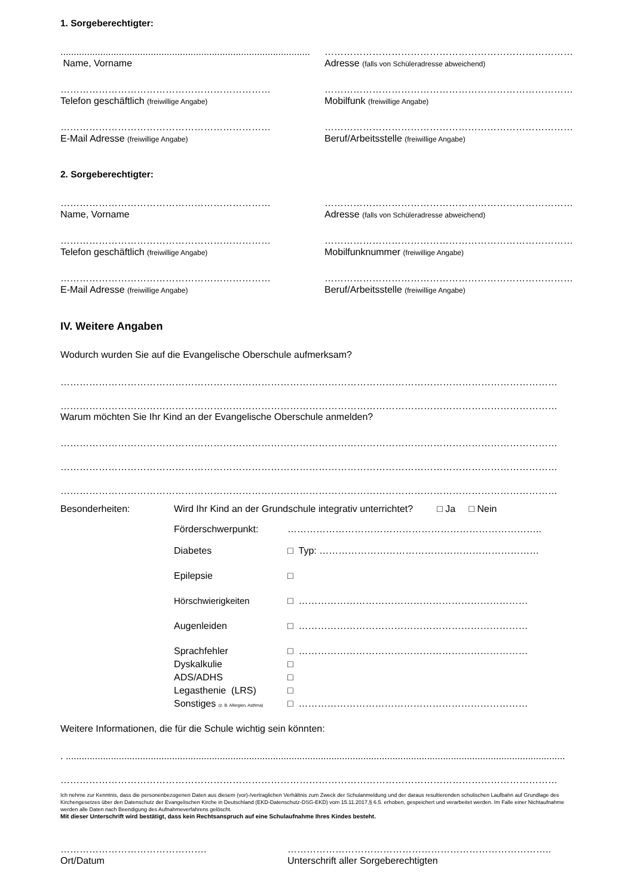1. Sorgeberechtigter:
..............................................................................................
Name, Vorname
……………………………………………………………………
Adresse (falls von Schüleradresse abweichend)
…………………………………………………………
Telefon geschäftlich (freiwillige Angabe)
……………………………………………………………………
Mobilfunk (freiwillige Angabe)
…………………………………………………………
E-Mail Adresse (freiwillige Angabe)
……………………………………………………………………
Beruf/Arbeitsstelle (freiwillige Angabe)
2. Sorgeberechtigter:
…………………………………………………………
Name, Vorname
……………………………………………………………………
Adresse (falls von Schüleradresse abweichend)
…………………………………………………………
Telefon geschäftlich (freiwillige Angabe)
……………………………………………………………………
Mobilfunknummer (freiwillige Angabe)
…………………………………………………………
E-Mail Adresse (freiwillige Angabe)
……………………………………………………………………
Beruf/Arbeitsstelle (freiwillige Angabe)
IV. Weitere Angaben
Wodurch wurden Sie auf die Evangelische Oberschule aufmerksam?
…………………………………………………………………………………………………………………………………………
…………………………………………………………………………………………………………………………………………
Warum möchten Sie Ihr Kind an der Evangelische Oberschule anmelden?
…………………………………………………………………………………………………………………………………………
…………………………………………………………………………………………………………………………………………
…………………………………………………………………………………………………………………………………………
Besonderheiten: Wird Ihr Kind an der Grundschule integrativ unterrichtet? □ Ja □ Nein
Förderschwerpunkt: ……………………………………………………………………..
Diabetes □ Typ: ……………………………………………………………
Epilepsie □
Hörschwierigkeiten □ ………………………………………………………………
Augenleiden □ ………………………………………………………………
Sprachfehler □ ………………………………………………………………
Dyskalkulie □
ADS/ADHS □
Legasthenie (LRS) □
Sonstiges (z. B. Allergien, Asthma)
□ ………………………………………………………………
Weitere Informationen, die für die Schule wichtig sein könnten:
. ............................................................................................................................................................................................
…………………………………………………………………………………………………………………………………………
Ich nehme zur Kenntnis, dass die personenbezogenen Daten aus diesem (vor)-/vertraglichen Verhältnis zum Zweck der Schulanmeldung und der daraus resultierenden schulischen Laufbahn auf Grundlage des Kirchengesetzes über den Datenschutz der Evangelischen Kirche in Deutschland (EKD-Datenschutz-DSG-EKD) vom 15.11.2017,§ 6.5. erhoben, gespeichert und verarbeitet werden. Im Falle einer Nichtaufnahme werden alle Daten nach Beendigung des Aufnahmeverfahrens gelöscht.
Mit dieser Unterschrift wird bestätigt, dass kein Rechtsanspruch auf eine Schulaufnahme Ihres Kindes besteht.
……………………………………….
Ort/Datum
………………………………………………………………………..
Unterschrift aller Sorgeberechtigten